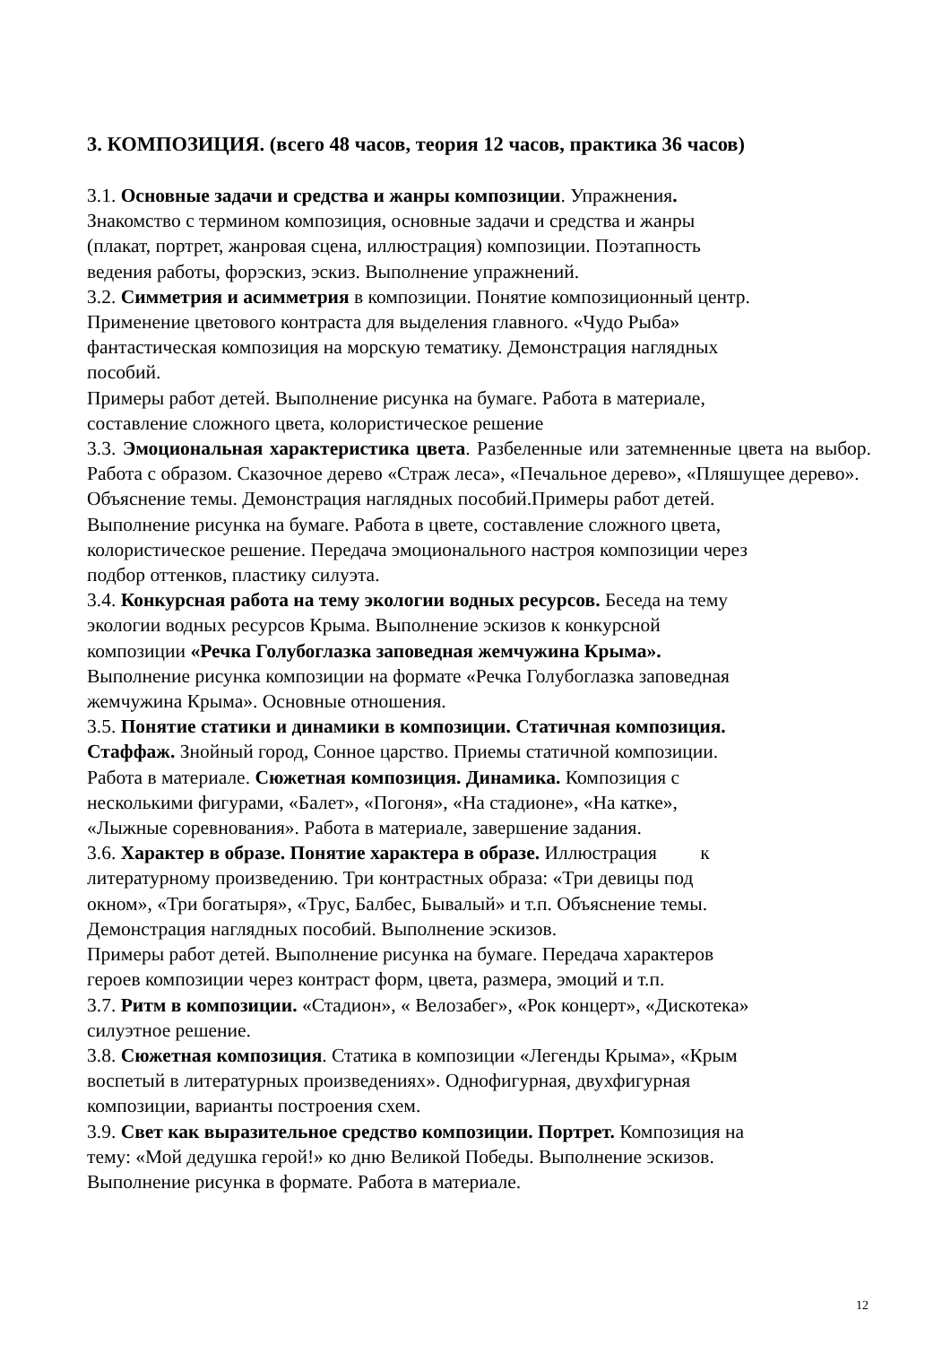3. КОМПОЗИЦИЯ. (всего 48 часов, теория 12 часов, практика 36 часов)
3.1. Основные задачи и средства и жанры композиции. Упражнения.
Знакомство с термином композиция, основные задачи и средства и жанры
(плакат, портрет, жанровая сцена, иллюстрация) композиции. Поэтапность
ведения работы, форэскиз, эскиз. Выполнение упражнений.
3.2. Симметрия и асимметрия в композиции. Понятие композиционный центр.
Применение цветового контраста для выделения главного. «Чудо Рыба»
фантастическая композиция на морскую тематику. Демонстрация наглядных
пособий.
Примеры работ детей. Выполнение рисунка на бумаге. Работа в материале,
составление сложного цвета, колористическое решение
3.3. Эмоциональная характеристика цвета. Разбеленные или затемненные цвета на выбор. Работа с образом. Сказочное дерево «Страж леса», «Печальное дерево», «Пляшущее дерево».
Объяснение темы. Демонстрация наглядных пособий.Примеры работ детей.
Выполнение рисунка на бумаге. Работа в цвете, составление сложного цвета,
колористическое решение. Передача эмоционального настроя композиции через
подбор оттенков, пластику силуэта.
3.4. Конкурсная работа на тему экологии водных ресурсов. Беседа на тему
экологии водных ресурсов Крыма. Выполнение эскизов к конкурсной
композиции «Речка Голубоглазка заповедная жемчужина Крыма».
Выполнение рисунка композиции на формате «Речка Голубоглазка заповедная
жемчужина Крыма». Основные отношения.
3.5. Понятие статики и динамики в композиции. Статичная композиция.
Стаффаж. Знойный город, Сонное царство. Приемы статичной композиции.
Работа в материале. Сюжетная композиция. Динамика. Композиция с
несколькими фигурами, «Балет», «Погоня», «На стадионе», «На катке»,
«Лыжные соревнования». Работа в материале, завершение задания.
3.6. Характер в образе. Понятие характера в образе. Иллюстрация к
литературному произведению. Три контрастных образа: «Три девицы под
окном», «Три богатыря», «Трус, Балбес, Бывалый» и т.п. Объяснение темы.
Демонстрация наглядных пособий. Выполнение эскизов.
Примеры работ детей. Выполнение рисунка на бумаге. Передача характеров
героев композиции через контраст форм, цвета, размера, эмоций и т.п.
3.7. Ритм в композиции. «Стадион», « Велозабег», «Рок концерт», «Дискотека»
силуэтное решение.
3.8. Сюжетная композиция. Статика в композиции «Легенды Крыма», «Крым
воспетый в литературных произведениях». Однофигурная, двухфигурная
композиции, варианты построения схем.
3.9. Свет как выразительное средство композиции. Портрет. Композиция на
тему: «Мой дедушка герой!» ко дню Великой Победы. Выполнение эскизов.
Выполнение рисунка в формате. Работа в материале.
12